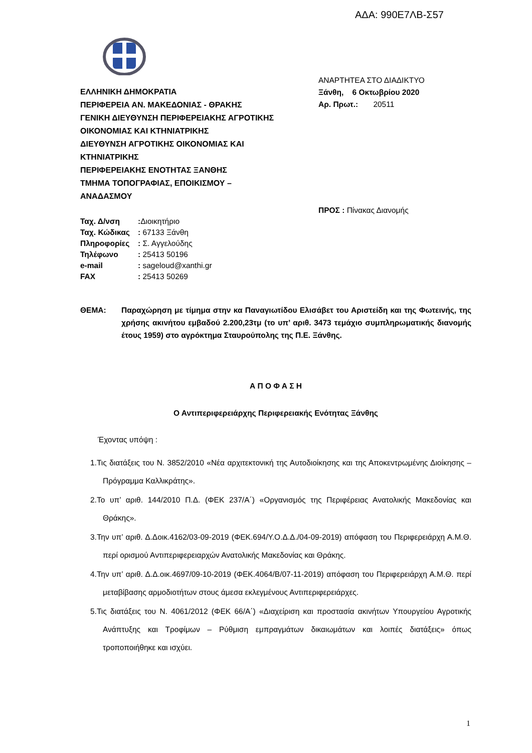ΑΔΑ: 990Ε7ΛΒ-Σ57
ΑΝΑΡΤΗΤΕΑ ΣΤΟ ΔΙΑΔΙΚΤΥΟ
Ξάνθη, 6 Οκτωβρίου 2020
Αρ. Πρωτ.: 20511
ΕΛΛΗΝΙΚΗ ΔΗΜΟΚΡΑΤΙΑ
ΠΕΡΙΦΕΡΕΙΑ ΑΝ. ΜΑΚΕΔΟΝΙΑΣ - ΘΡΑΚΗΣ
ΓΕΝΙΚΗ ΔΙΕΥΘΥΝΣΗ ΠΕΡΙΦΕΡΕΙΑΚΗΣ ΑΓΡΟΤΙΚΗΣ
ΟΙΚΟΝΟΜΙΑΣ ΚΑΙ ΚΤΗΝΙΑΤΡΙΚΗΣ
ΔΙΕΥΘΥΝΣΗ ΑΓΡΟΤΙΚΗΣ ΟΙΚΟΝΟΜΙΑΣ ΚΑΙ
ΚΤΗΝΙΑΤΡΙΚΗΣ
ΠΕΡΙΦΕΡΕΙΑΚΗΣ ΕΝΟΤΗΤΑΣ ΞΑΝΘΗΣ
ΤΜΗΜΑ ΤΟΠΟΓΡΑΦΙΑΣ, ΕΠΟΙΚΙΣΜΟΥ –
ΑΝΑΔΑΣΜΟΥ
ΠΡΟΣ : Πίνακας Διανομής
Ταχ. Δ/νση: Διοικητήριο
Ταχ. Κώδικας: 67133 Ξάνθη
Πληροφορίες: Σ. Αγγελούδης
Τηλέφωνο: 25413 50196
e-mail: sageloud@xanthi.gr
FAX: 25413 50269
ΘΕΜΑ: Παραχώρηση με τίμημα στην κα Παναγιωτίδου Ελισάβετ του Αριστείδη και της Φωτεινής, της χρήσης ακινήτου εμβαδού 2.200,23τμ (το υπ’ αριθ. 3473 τεμάχιο συμπληρωματικής διανομής έτους 1959) στο αγρόκτημα Σταυρούπολης της Π.Ε. Ξάνθης.
Α Π Ο Φ Α Σ Η
Ο Αντιπεριφερειάρχης Περιφερειακής Ενότητας Ξάνθης
Έχοντας υπόψη :
1.Τις διατάξεις του Ν. 3852/2010 «Νέα αρχιτεκτονική της Αυτοδιοίκησης και της Αποκεντρωμένης Διοίκησης – Πρόγραμμα Καλλικράτης».
2.Το υπ’ αριθ. 144/2010 Π.Δ. (ΦΕΚ 237/Α΄) «Οργανισμός της Περιφέρειας Ανατολικής Μακεδονίας και Θράκης».
3.Την υπ’ αριθ. Δ.Δοικ.4162/03-09-2019 (ΦΕΚ.694/Υ.Ο.Δ.Δ./04-09-2019) απόφαση του Περιφερειάρχη Α.Μ.Θ. περί ορισμού Αντιπεριφερειαρχών Ανατολικής Μακεδονίας και Θράκης.
4.Την υπ’ αριθ. Δ.Δ.οικ.4697/09-10-2019 (ΦΕΚ.4064/Β/07-11-2019) απόφαση του Περιφερειάρχη Α.Μ.Θ. περί μεταβίβασης αρμοδιοτήτων στους άμεσα εκλεγμένους Αντιπεριφερειάρχες.
5.Τις διατάξεις του Ν. 4061/2012 (ΦΕΚ 66/Α΄) «Διαχείριση και προστασία ακινήτων Υπουργείου Αγροτικής Ανάπτυξης και Τροφίμων – Ρύθμιση εμπραγμάτων δικαιωμάτων και λοιπές διατάξεις» όπως τροποποιήθηκε και ισχύει.
1